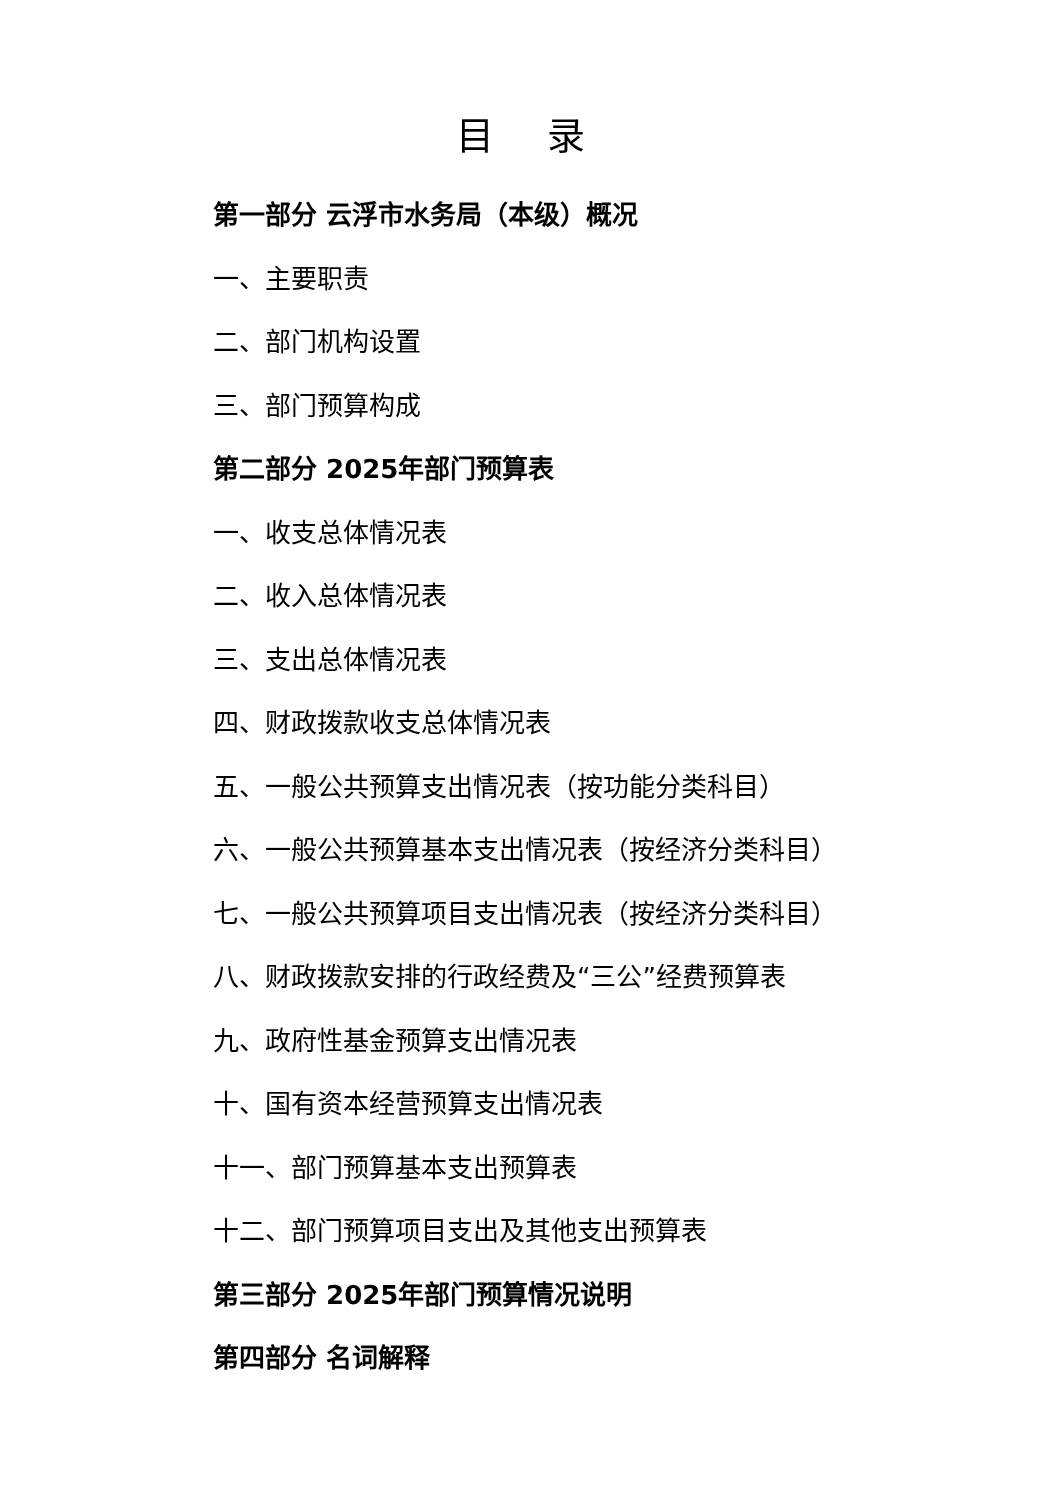目 录
第一部分 云浮市水务局（本级）概况
一、主要职责
二、部门机构设置
三、部门预算构成
第二部分 2025年部门预算表
一、收支总体情况表
二、收入总体情况表
三、支出总体情况表
四、财政拨款收支总体情况表
五、一般公共预算支出情况表（按功能分类科目）
六、一般公共预算基本支出情况表（按经济分类科目）
七、一般公共预算项目支出情况表（按经济分类科目）
八、财政拨款安排的行政经费及“三公”经费预算表
九、政府性基金预算支出情况表
十、国有资本经营预算支出情况表
十一、部门预算基本支出预算表
十二、部门预算项目支出及其他支出预算表
第三部分 2025年部门预算情况说明
第四部分 名词解释